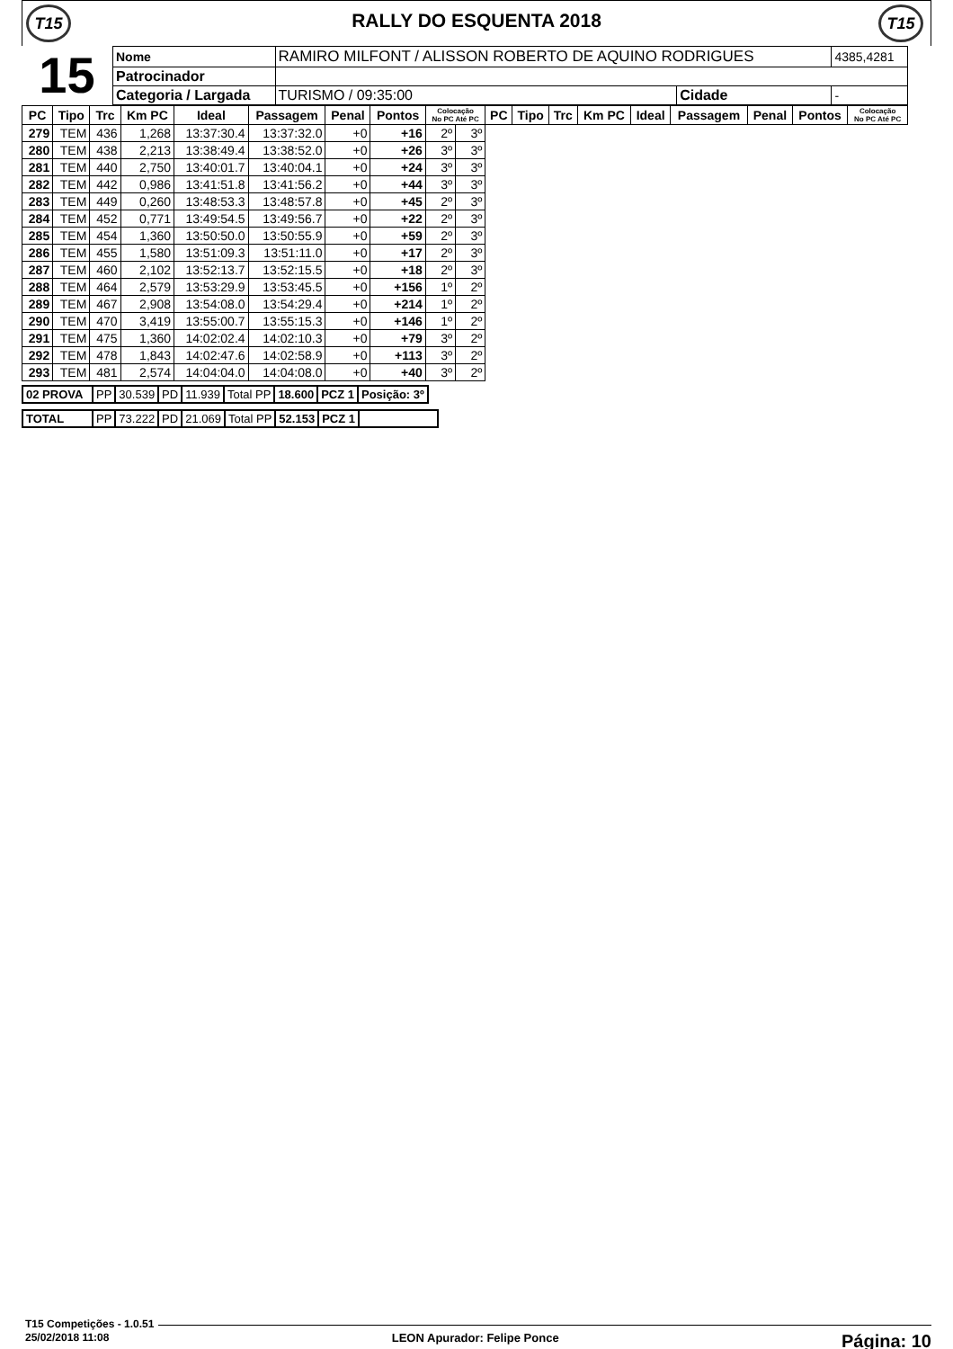T15
RALLY DO ESQUENTA 2018
T15
| 15 | Nome | RAMIRO MILFONT / ALISSON ROBERTO DE AQUINO RODRIGUES | | | 4385,4281 |
| | Patrocinador | | | | |
| | Categoria / Largada | | TURISMO / 09:35:00 | Cidade | - |
| PC | Tipo | Trc | Km PC | Ideal | Passagem | Penal | Pontos | Colocação No PC Até PC | | PC | Tipo | Trc | Km PC | Ideal | Passagem | Penal | Pontos | Colocação No PC Até PC |
| --- | --- | --- | --- | --- | --- | --- | --- | --- | --- | --- | --- | --- | --- | --- | --- | --- | --- | --- |
| 279 | TEM | 436 | 1,268 | 13:37:30.4 | 13:37:32.0 | +0 | +16 | 2º | 3º | | | | | | | | | |
| 280 | TEM | 438 | 2,213 | 13:38:49.4 | 13:38:52.0 | +0 | +26 | 3º | 3º | | | | | | | | | |
| 281 | TEM | 440 | 2,750 | 13:40:01.7 | 13:40:04.1 | +0 | +24 | 3º | 3º | | | | | | | | | |
| 282 | TEM | 442 | 0,986 | 13:41:51.8 | 13:41:56.2 | +0 | +44 | 3º | 3º | | | | | | | | | |
| 283 | TEM | 449 | 0,260 | 13:48:53.3 | 13:48:57.8 | +0 | +45 | 2º | 3º | | | | | | | | | |
| 284 | TEM | 452 | 0,771 | 13:49:54.5 | 13:49:56.7 | +0 | +22 | 2º | 3º | | | | | | | | | |
| 285 | TEM | 454 | 1,360 | 13:50:50.0 | 13:50:55.9 | +0 | +59 | 2º | 3º | | | | | | | | | |
| 286 | TEM | 455 | 1,580 | 13:51:09.3 | 13:51:11.0 | +0 | +17 | 2º | 3º | | | | | | | | | |
| 287 | TEM | 460 | 2,102 | 13:52:13.7 | 13:52:15.5 | +0 | +18 | 2º | 3º | | | | | | | | | |
| 288 | TEM | 464 | 2,579 | 13:53:29.9 | 13:53:45.5 | +0 | +156 | 1º | 2º | | | | | | | | | |
| 289 | TEM | 467 | 2,908 | 13:54:08.0 | 13:54:29.4 | +0 | +214 | 1º | 2º | | | | | | | | | |
| 290 | TEM | 470 | 3,419 | 13:55:00.7 | 13:55:15.3 | +0 | +146 | 1º | 2º | | | | | | | | | |
| 291 | TEM | 475 | 1,360 | 14:02:02.4 | 14:02:10.3 | +0 | +79 | 3º | 2º | | | | | | | | | |
| 292 | TEM | 478 | 1,843 | 14:02:47.6 | 14:02:58.9 | +0 | +113 | 3º | 2º | | | | | | | | | |
| 293 | TEM | 481 | 2,574 | 14:04:04.0 | 14:04:08.0 | +0 | +40 | 3º | 2º | | | | | | | | | |
| 02 PROVA | PP | 30.539 | PD | 11.939 | Total PP | 18.600 | PCZ 1 | Posição: 3º |
| TOTAL | PP | 73.222 | PD | 21.069 | Total PP | 52.153 | PCZ 1 | |
T15 Competições - 1.0.51
25/02/2018 11:08 LEON Apurador: Felipe Ponce Página: 10